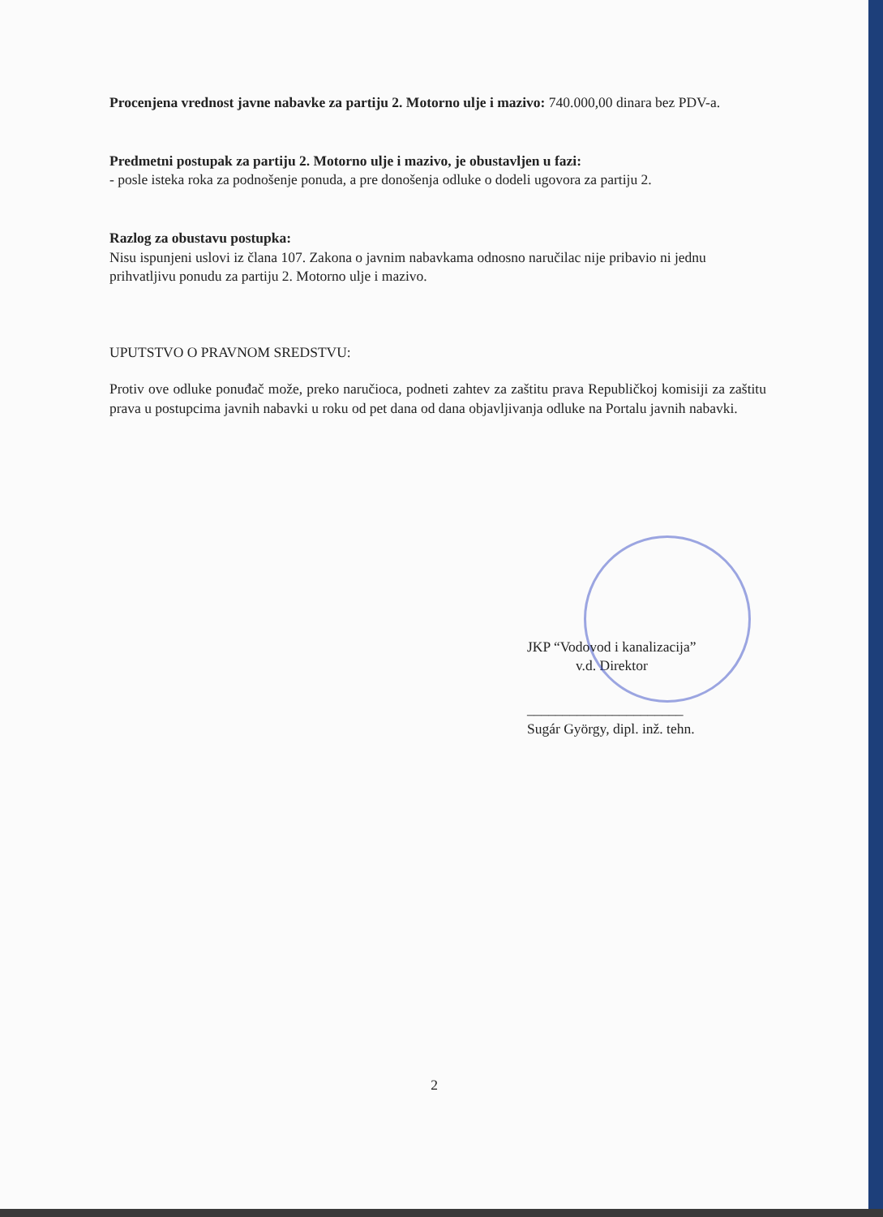Procenjena vrednost javne nabavke za partiju 2. Motorno ulje i mazivo: 740.000,00 dinara bez PDV-a.
Predmetni postupak za partiju 2. Motorno ulje i mazivo, je obustavljen u fazi:
- posle isteka roka za podnošenje ponuda, a pre donošenja odluke o dodeli ugovora za partiju 2.
Razlog za obustavu postupka:
Nisu ispunjeni uslovi iz člana 107. Zakona o javnim nabavkama odnosno naručilac nije pribavio ni jednu prihvatljivu ponudu za partiju 2. Motorno ulje i mazivo.
UPUTSTVO O PRAVNOM SREDSTVU:
Protiv ove odluke ponuđač može, preko naručioca, podneti zahtev za zaštitu prava Republičkoj komisiji za zaštitu prava u postupcima javnih nabavki u roku od pet dana od dana objavljivanja odluke na Portalu javnih nabavki.
JKP “Vodovod i kanalizacija”
v.d. Direktor
______________________
Sugár György, dipl. inž. tehn.
2